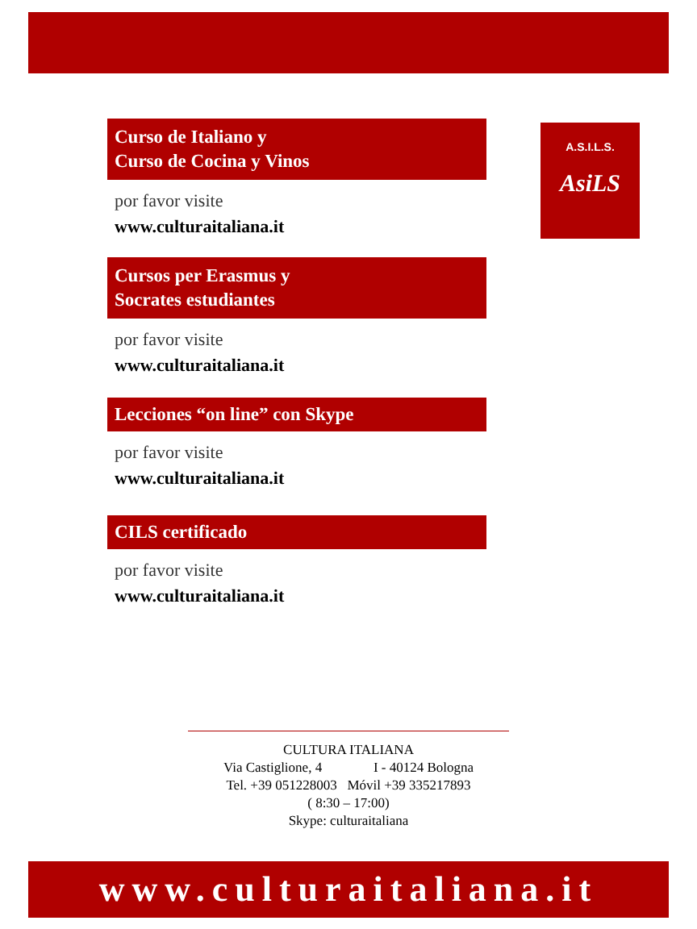A.S.I.L.S.
AsiLS
Curso de Italiano y
Curso de Cocina y Vinos
por favor visite
www.culturaitaliana.it
Cursos per Erasmus y
Socrates estudiantes
por favor visite
www.culturaitaliana.it
Lecciones “on line” con Skype
por favor visite
www.culturaitaliana.it
CILS certificado
por favor visite
www.culturaitaliana.it
CULTURA ITALIANA
Via Castiglione, 4 I - 40124 Bologna
Tel. +39 051228003 Móvil +39 335217893
( 8:30 – 17:00)
Skype: culturaitaliana
www.culturaitaliana.it